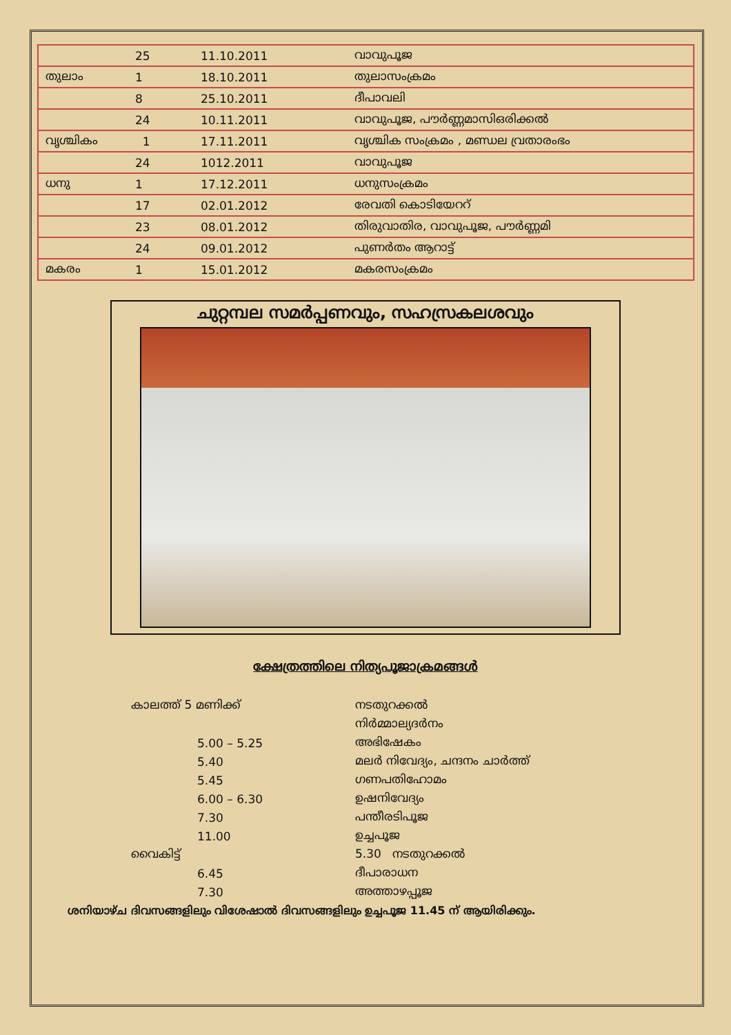| | 25 | 11.10.2011 | വാവുപൂജ |
| തുലാം | 1 | 18.10.2011 | തുലാസംക്രമം |
| | 8 | 25.10.2011 | ദീപാവലി |
| | 24 | 10.11.2011 | വാവുപൂജ, പൗർണ്ണമാസിഒരിക്കൽ |
| വൃശ്ചികം | 1 | 17.11.2011 | വൃശ്ചിക സംക്രമം , മണ്ഡല വ്രതാരംഭം |
| | 24 | 1012.2011 | വാവുപൂജ |
| ധനു | 1 | 17.12.2011 | ധനുസംക്രമം |
| | 17 | 02.01.2012 | രേവതി കൊടിയേററ് |
| | 23 | 08.01.2012 | തിരുവാതിര, വാവുപൂജ, പൗർണ്ണമി |
| | 24 | 09.01.2012 | പുണർതം ആറാട്ട് |
| മകരം | 1 | 15.01.2012 | മകരസംക്രമം |
ചുറ്റമ്പല സമർപ്പണവും, സഹസ്രകലശവും
ക്ഷേത്രത്തിലെ നിത്യപൂജാക്രമങ്ങൾ
| കാലത്ത് 5 മണിക്ക് | നടതുറക്കൽ |
| | നിർമ്മാല്യദർനം |
| 5.00 – 5.25 | അഭിഷേകം |
| 5.40 | മലർ നിവേദ്യം, ചന്ദനം ചാർത്ത് |
| 5.45 | ഗണപതിഹോമം |
| 6.00 – 6.30 | ഉഷനിവേദ്യം |
| 7.30 | പന്തീരടിപൂജ |
| 11.00 | ഉച്ചപൂജ |
| വൈകിട്ട് | 5.30 നടതുറക്കൽ |
| 6.45 | ദീപാരാധന |
| 7.30 | അത്താഴപ്പൂജ |
ശനിയാഴ്ച ദിവസങ്ങളിലും വിശേഷാൽ ദിവസങ്ങളിലും ഉച്ചപൂജ 11.45 ന് ആയിരിക്കും.